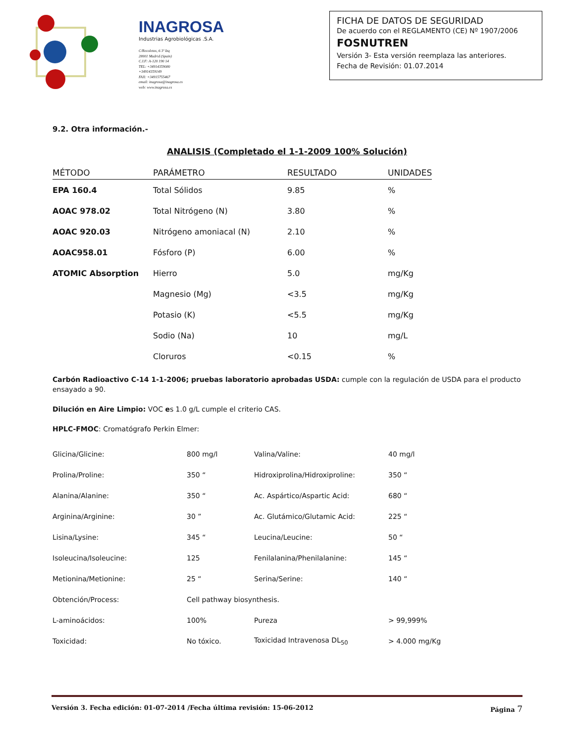INAGROSA
Industrias Agrobiológicas .S.A.
C/Recoletos, 6 3º Izq
28001 Madrid (Spain)
C.I.F: A-120 190 14
TEL: +34914359080
+34914359149
FAX: +34915755467
email: inagrosa@inagrosa.es
web: www.inagrosa.es
FICHA DE DATOS DE SEGURIDAD
De acuerdo con el REGLAMENTO (CE) Nº 1907/2006
FOSNUTREN
Versión 3- Esta versión reemplaza las anteriores.
Fecha de Revisión: 01.07.2014
9.2. Otra información.-
ANALISIS (Completado el 1-1-2009 100% Solución)
| MÉTODO | PARÁMETRO | RESULTADO | UNIDADES |
| --- | --- | --- | --- |
| EPA 160.4 | Total Sólidos | 9.85 | % |
| AOAC 978.02 | Total Nitrógeno (N) | 3.80 | % |
| AOAC 920.03 | Nitrógeno amoniacal (N) | 2.10 | % |
| AOAC958.01 | Fósforo (P) | 6.00 | % |
| ATOMIC Absorption | Hierro | 5.0 | mg/Kg |
| | Magnesio (Mg) | <3.5 | mg/Kg |
| | Potasio (K) | <5.5 | mg/Kg |
| | Sodio (Na) | 10 | mg/L |
| | Cloruros | <0.15 | % |
Carbón Radioactivo C-14 1-1-2006; pruebas laboratorio aprobadas USDA: cumple con la regulación de USDA para el producto ensayado a 90.
Dilución en Aire Limpio: VOC es 1.0 g/L cumple el criterio CAS.
HPLC-FMOC: Cromatógrafo Perkin Elmer:
| Glicina/Glicine: | 800 mg/l | Valina/Valine: | 40 mg/l |
| Prolina/Proline: | 350 “ | Hidroxiprolina/Hidroxiproline: | 350 “ |
| Alanina/Alanine: | 350 “ | Ac. Aspártico/Aspartic Acid: | 680 “ |
| Arginina/Arginine: | 30 ” | Ac. Glutámico/Glutamic Acid: | 225 “ |
| Lisina/Lysine: | 345 “ | Leucina/Leucine: | 50 “ |
| Isoleucina/Isoleucine: | 125 | Fenilalanina/Phenilalanine: | 145 “ |
| Metionina/Metionine: | 25 “ | Serina/Serine: | 140 “ |
| Obtención/Process: | Cell pathway biosynthesis. | | |
| L-aminoácidos: | 100% | Pureza | > 99,999% |
| Toxicidad: | No tóxico. | Toxicidad Intravenosa DL<sub>50</sub> | > 4.000 mg/Kg |
Versión 3. Fecha edición: 01-07-2014 /Fecha última revisión: 15-06-2012 Página 7